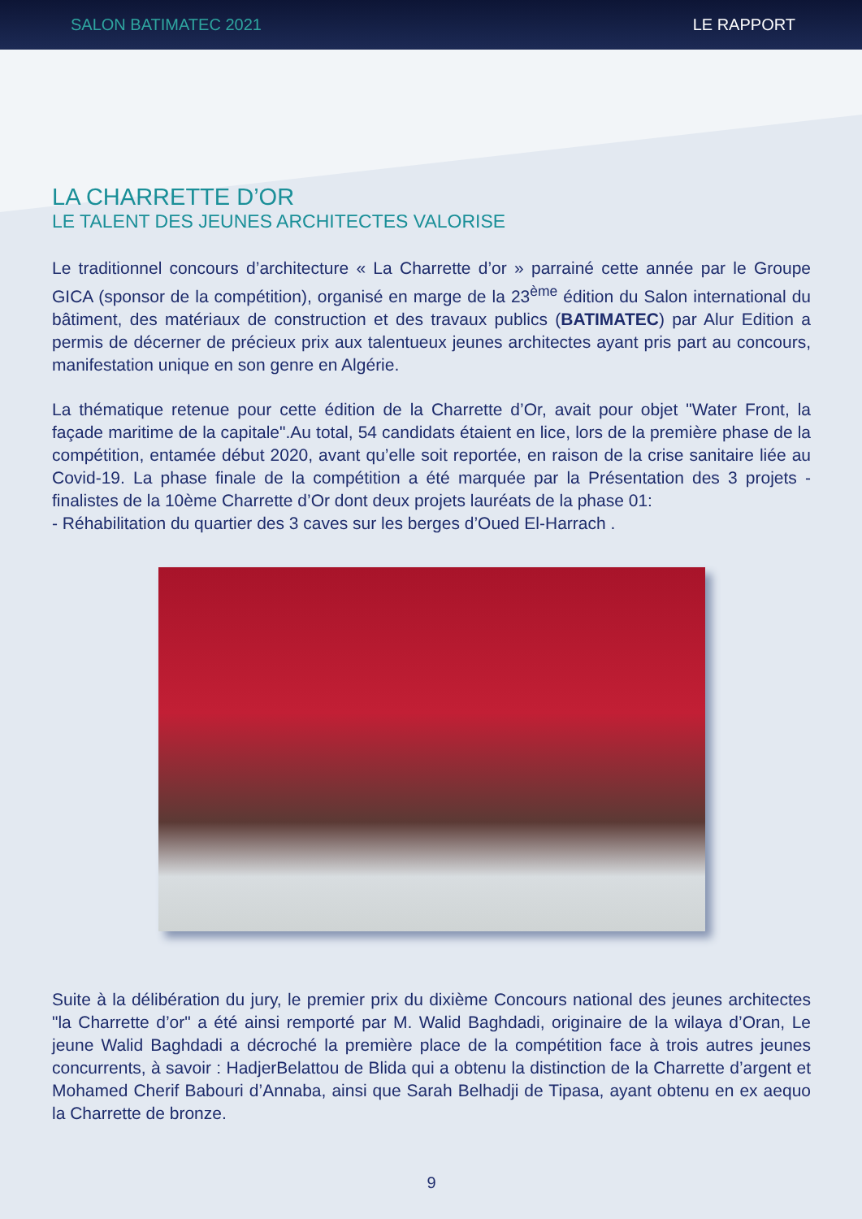SALON BATIMATEC 2021 LE RAPPORT
LA CHARRETTE D’OR
LE TALENT DES JEUNES ARCHITECTES VALORISE
Le traditionnel concours d’architecture « La Charrette d’or » parrainé cette année par le Groupe GICA (sponsor de la compétition), organisé en marge de la 23<sup>ème</sup> édition du Salon international du bâtiment, des matériaux de construction et des travaux publics (BATIMATEC) par Alur Edition a permis de décerner de précieux prix aux talentueux jeunes architectes ayant pris part au concours, manifestation unique en son genre en Algérie.
La thématique retenue pour cette édition de la Charrette d’Or, avait pour objet "Water Front, la façade maritime de la capitale".Au total, 54 candidats étaient en lice, lors de la première phase de la compétition, entamée début 2020, avant qu’elle soit reportée, en raison de la crise sanitaire liée au Covid-19. La phase finale de la compétition a été marquée par la Présentation des 3 projets -finalistes de la 10ème Charrette d’Or dont deux projets lauréats de la phase 01:
- Réhabilitation du quartier des 3 caves sur les berges d’Oued El-Harrach .
Suite à la délibération du jury, le premier prix du dixième Concours national des jeunes architectes "la Charrette d’or" a été ainsi remporté par M. Walid Baghdadi, originaire de la wilaya d’Oran, Le jeune Walid Baghdadi a décroché la première place de la compétition face à trois autres jeunes concurrents, à savoir : HadjerBelattou de Blida qui a obtenu la distinction de la Charrette d’argent et Mohamed Cherif Babouri d’Annaba, ainsi que Sarah Belhadji de Tipasa, ayant obtenu en ex aequo la Charrette de bronze.
9